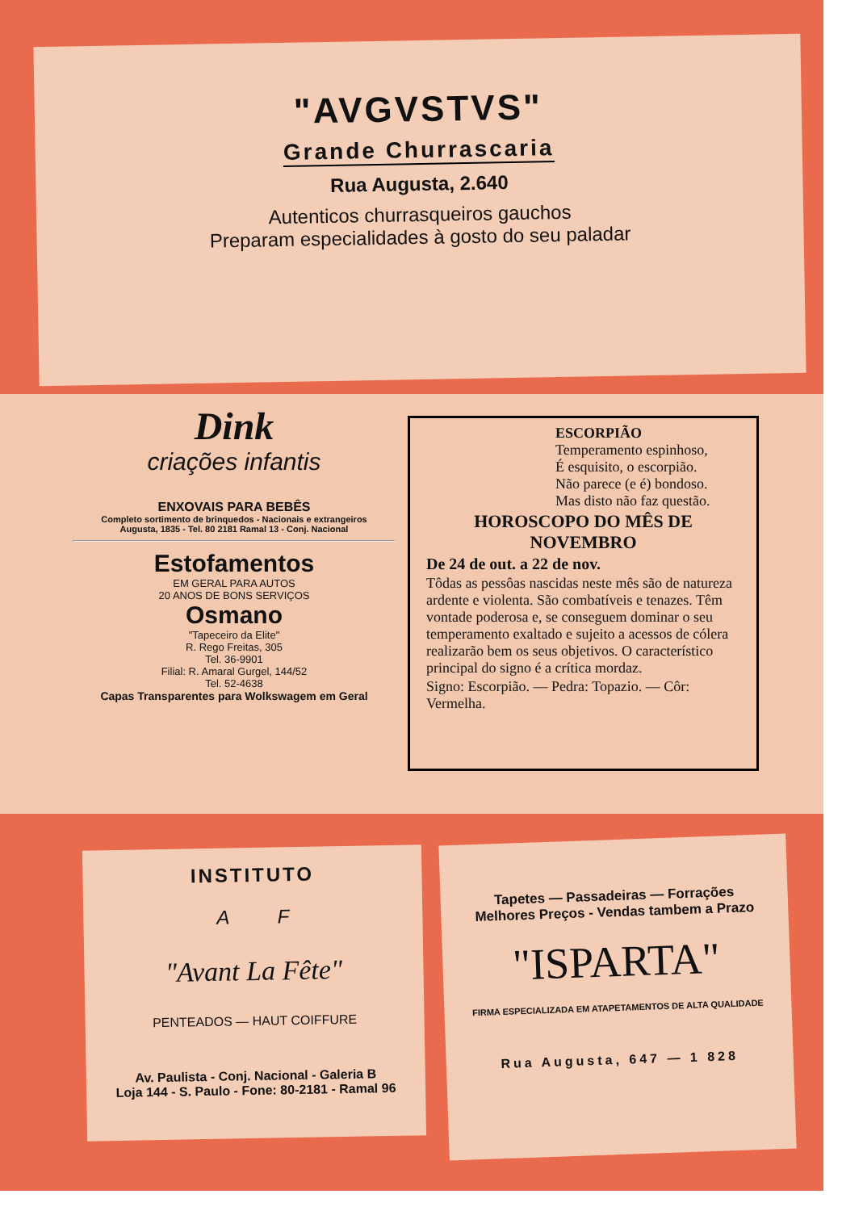"AVGVSTVS"
Grande Churrascaria
Rua Augusta, 2.640
Autenticos churrasqueiros gauchos
Preparam especialidades à gosto do seu paladar
Dink
criações infantis
ENXOVAIS PARA BEBÊS
Completo sortimento de brinquedos - Nacionais e extrangeiros
Augusta, 1835 - Tel. 80 2181 Ramal 13 - Conj. Nacional
Estofamentos
EM GERAL PARA AUTOS
20 ANOS DE BONS SERVIÇOS
Osmano
"Tapeceiro da Elite"
R. Rego Freitas, 305
Tel. 36-9901
Filial: R. Amaral Gurgel, 144/52
Tel. 52-4638
Capas Transparentes para Wolkswagem em Geral
ESCORPIÃO
Temperamento espinhoso,
É esquisito, o escorpião.
Não parece (e é) bondoso.
Mas disto não faz questão.
HOROSCOPO DO MÊS DE NOVEMBRO
De 24 de out. a 22 de nov.
Tôdas as pessôas nascidas neste mês são de natureza ardente e violenta. São combatíveis e tenazes. Têm vontade poderosa e, se conseguem dominar o seu temperamento exaltado e sujeito a acessos de cólera realizarão bem os seus objetivos. O característico principal do signo é a crítica mordaz.
Signo: Escorpião. — Pedra: Topazio. — Côr: Vermelha.
INSTITUTO
A F
"Avant La Fête"
PENTEADOS — HAUT COIFFURE
Av. Paulista - Conj. Nacional - Galeria B
Loja 144 - S. Paulo - Fone: 80-2181 - Ramal 96
Tapetes — Passadeiras — Forrações
Melhores Preços - Vendas tambem a Prazo
"ISPARTA"
FIRMA ESPECIALIZADA EM ATAPETAMENTOS DE ALTA QUALIDADE
Rua Augusta, 647 — 1 828